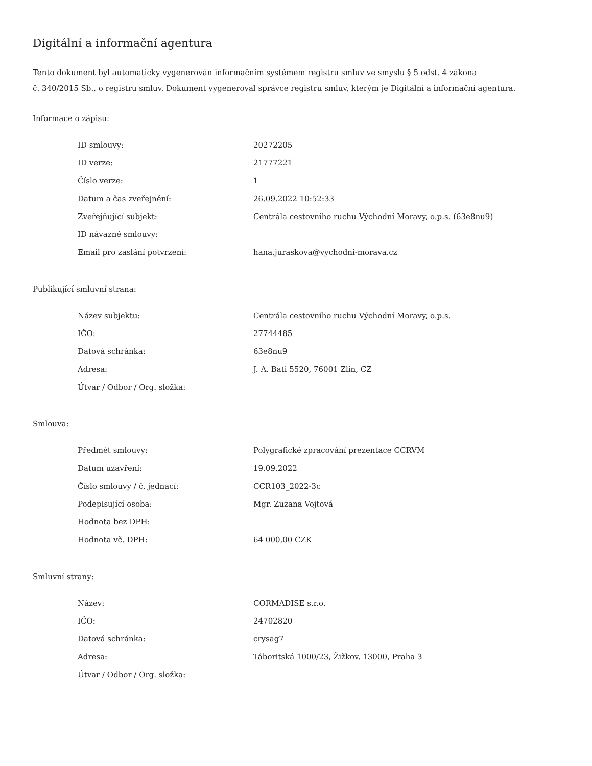Digitální a informační agentura
Tento dokument byl automaticky vygenerován informačním systémem registru smluv ve smyslu § 5 odst. 4 zákona
č. 340/2015 Sb., o registru smluv. Dokument vygeneroval správce registru smluv, kterým je Digitální a informační agentura.
Informace o zápisu:
| ID smlouvy: | 20272205 |
| ID verze: | 21777221 |
| Číslo verze: | 1 |
| Datum a čas zveřejnění: | 26.09.2022 10:52:33 |
| Zveřejňující subjekt: | Centrála cestovního ruchu Východní Moravy, o.p.s. (63e8nu9) |
| ID návazné smlouvy: | |
| Email pro zaslání potvrzení: | hana.juraskova@vychodni-morava.cz |
Publikující smluvní strana:
| Název subjektu: | Centrála cestovního ruchu Východní Moravy, o.p.s. |
| IČO: | 27744485 |
| Datová schránka: | 63e8nu9 |
| Adresa: | J. A. Bati 5520, 76001 Zlín, CZ |
| Útvar / Odbor / Org. složka: | |
Smlouva:
| Předmět smlouvy: | Polygrafické zpracování prezentace CCRVM |
| Datum uzavření: | 19.09.2022 |
| Číslo smlouvy / č. jednací: | CCR103_2022-3c |
| Podepisující osoba: | Mgr. Zuzana Vojtová |
| Hodnota bez DPH: | |
| Hodnota vč. DPH: | 64 000,00 CZK |
Smluvní strany:
| Název: | CORMADISE s.r.o. |
| IČO: | 24702820 |
| Datová schránka: | crysag7 |
| Adresa: | Táboritská 1000/23, Žižkov, 13000, Praha 3 |
| Útvar / Odbor / Org. složka: | |